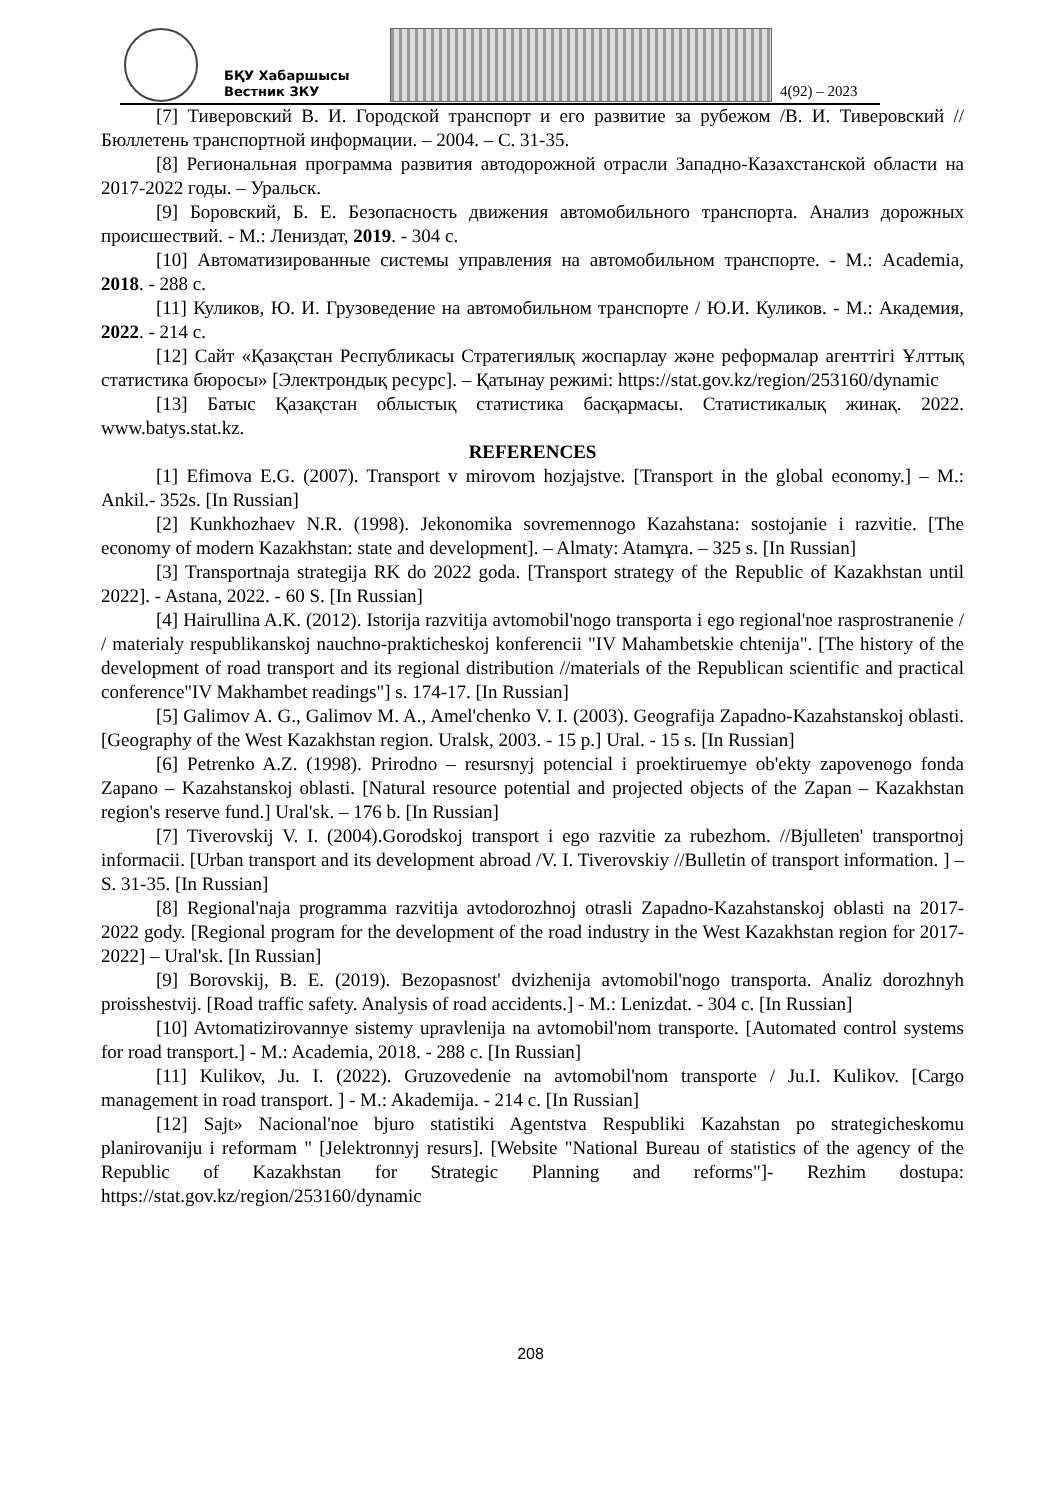БҚУ Хабаршысы
Вестник ЗКУ
4(92) – 2023
[7] Тиверовский В. И. Городской транспорт и его развитие за рубежом /В. И. Тиверовский //Бюллетень транспортной информации. – 2004. – С. 31-35.
[8] Региональная программа развития автодорожной отрасли Западно-Казахстанской области на 2017-2022 годы. – Уральск.
[9] Боровский, Б. Е. Безопасность движения автомобильного транспорта. Анализ дорожных происшествий. - М.: Лениздат, 2019. - 304 с.
[10] Автоматизированные системы управления на автомобильном транспорте. - М.: Academia, 2018. - 288 с.
[11] Куликов, Ю. И. Грузоведение на автомобильном транспорте / Ю.И. Куликов. - М.: Академия, 2022. - 214 с.
[12] Сайт «Қазақстан Республикасы Стратегиялық жоспарлау және реформалар агенттігі Ұлттық статистика бюросы» [Электрондық ресурс]. – Қатынау режимі: https://stat.gov.kz/region/253160/dynamic
[13] Батыс Қазақстан облыстық статистика басқармасы. Статистикалық жинақ. 2022. www.batys.stat.kz.
REFERENCES
[1] Efimova E.G. (2007). Transport v mirovom hozjajstve. [Transport in the global economy.] – M.: Ankil.- 352s. [In Russian]
[2] Kunkhozhaev N.R. (1998). Jekonomika sovremennogo Kazahstana: sostojanie i razvitie. [The economy of modern Kazakhstan: state and development]. – Almaty: Atamұra. – 325 s. [In Russian]
[3] Transportnaja strategija RK do 2022 goda. [Transport strategy of the Republic of Kazakhstan until 2022]. - Astana, 2022. - 60 S. [In Russian]
[4] Hairullina A.K. (2012). Istorija razvitija avtomobil'nogo transporta i ego regional'noe rasprostranenie / / materialy respublikanskoj nauchno-prakticheskoj konferencii "IV Mahambetskie chtenija". [The history of the development of road transport and its regional distribution //materials of the Republican scientific and practical conference"IV Makhambet readings"] s. 174-17. [In Russian]
[5] Galimov A. G., Galimov M. A., Amel'chenko V. I. (2003). Geografija Zapadno-Kazahstanskoj oblasti. [Geography of the West Kazakhstan region. Uralsk, 2003. - 15 p.] Ural. - 15 s. [In Russian]
[6] Petrenko A.Z. (1998). Prirodno – resursnyj potencial i proektiruemye ob'ekty zapovenogo fonda Zapano – Kazahstanskoj oblasti. [Natural resource potential and projected objects of the Zapan – Kazakhstan region's reserve fund.] Ural'sk. – 176 b. [In Russian]
[7] Tiverovskij V. I. (2004).Gorodskoj transport i ego razvitie za rubezhom. //Bjulleten' transportnoj informacii. [Urban transport and its development abroad /V. I. Tiverovskiy //Bulletin of transport information. ] – S. 31-35. [In Russian]
[8] Regional'naja programma razvitija avtodorozhnoj otrasli Zapadno-Kazahstanskoj oblasti na 2017-2022 gody. [Regional program for the development of the road industry in the West Kazakhstan region for 2017-2022] – Ural'sk. [In Russian]
[9] Borovskij, B. E. (2019). Bezopasnost' dvizhenija avtomobil'nogo transporta. Analiz dorozhnyh proisshestvij. [Road traffic safety. Analysis of road accidents.] - M.: Lenizdat. - 304 c. [In Russian]
[10] Avtomatizirovannye sistemy upravlenija na avtomobil'nom transporte. [Automated control systems for road transport.] - M.: Academia, 2018. - 288 c. [In Russian]
[11] Kulikov, Ju. I. (2022). Gruzovedenie na avtomobil'nom transporte / Ju.I. Kulikov. [Cargo management in road transport. ] - M.: Akademija. - 214 c. [In Russian]
[12] Sajt» Nacional'noe bjuro statistiki Agentstva Respubliki Kazahstan po strategicheskomu planirovaniju i reformam " [Jelektronnyj resurs]. [Website "National Bureau of statistics of the agency of the Republic of Kazakhstan for Strategic Planning and reforms"]- Rezhim dostupa: https://stat.gov.kz/region/253160/dynamic
208